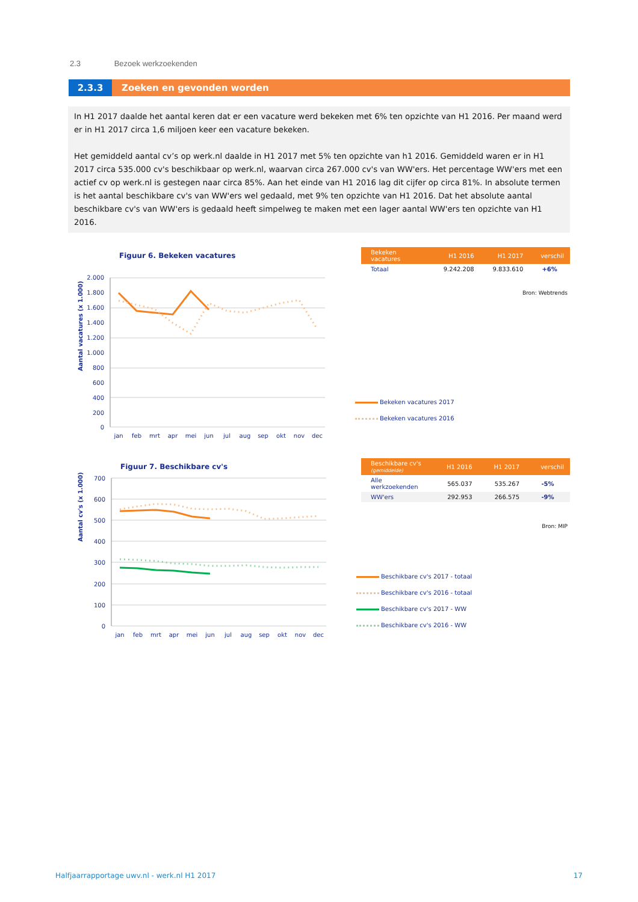2.3 Bezoek werkzoekenden
2.3.3 Zoeken en gevonden worden
In H1 2017 daalde het aantal keren dat er een vacature werd bekeken met 6% ten opzichte van H1 2016. Per maand werd er in H1 2017 circa 1,6 miljoen keer een vacature bekeken.
Het gemiddeld aantal cv’s op werk.nl daalde in H1 2017 met 5% ten opzichte van h1 2016. Gemiddeld waren er in H1 2017 circa 535.000 cv's beschikbaar op werk.nl, waarvan circa 267.000 cv's van WW'ers. Het percentage WW'ers met een actief cv op werk.nl is gestegen naar circa 85%. Aan het einde van H1 2016 lag dit cijfer op circa 81%. In absolute termen is het aantal beschikbare cv's van WW'ers wel gedaald, met 9% ten opzichte van H1 2016. Dat het absolute aantal beschikbare cv's van WW'ers is gedaald heeft simpelweg te maken met een lager aantal WW'ers ten opzichte van H1 2016.
Figuur 6. Bekeken vacatures
Aantal vacatures (x 1.000)
2.000
1.800
1.600
1.400
1.200
1.000
800
600
400
200
0
jan
feb
mrt
apr
mei
jun
jul
aug
sep
okt
nov
dec
| Bekeken vacatures | H1 2016 | H1 2017 | verschil |
| --- | --- | --- | --- |
| Totaal | 9.242.208 | 9.833.610 | +6% |
Bron: Webtrends
Bekeken vacatures 2017
Bekeken vacatures 2016
Figuur 7. Beschikbare cv's
Aantal cv's (x 1.000)
700
600
500
400
300
200
100
0
jan
feb
mrt
apr
mei
jun
jul
aug
sep
okt
nov
dec
| Beschikbare cv's (gemiddelde) | H1 2016 | H1 2017 | verschil |
| --- | --- | --- | --- |
| Alle werkzoekenden | 565.037 | 535.267 | -5% |
| WW'ers | 292.953 | 266.575 | -9% |
Bron: MIP
Beschikbare cv's 2017 - totaal
Beschikbare cv's 2016 - totaal
Beschikbare cv's 2017 - WW
Beschikbare cv's 2016 - WW
Halfjaarrapportage uwv.nl - werk.nl H1 2017 17